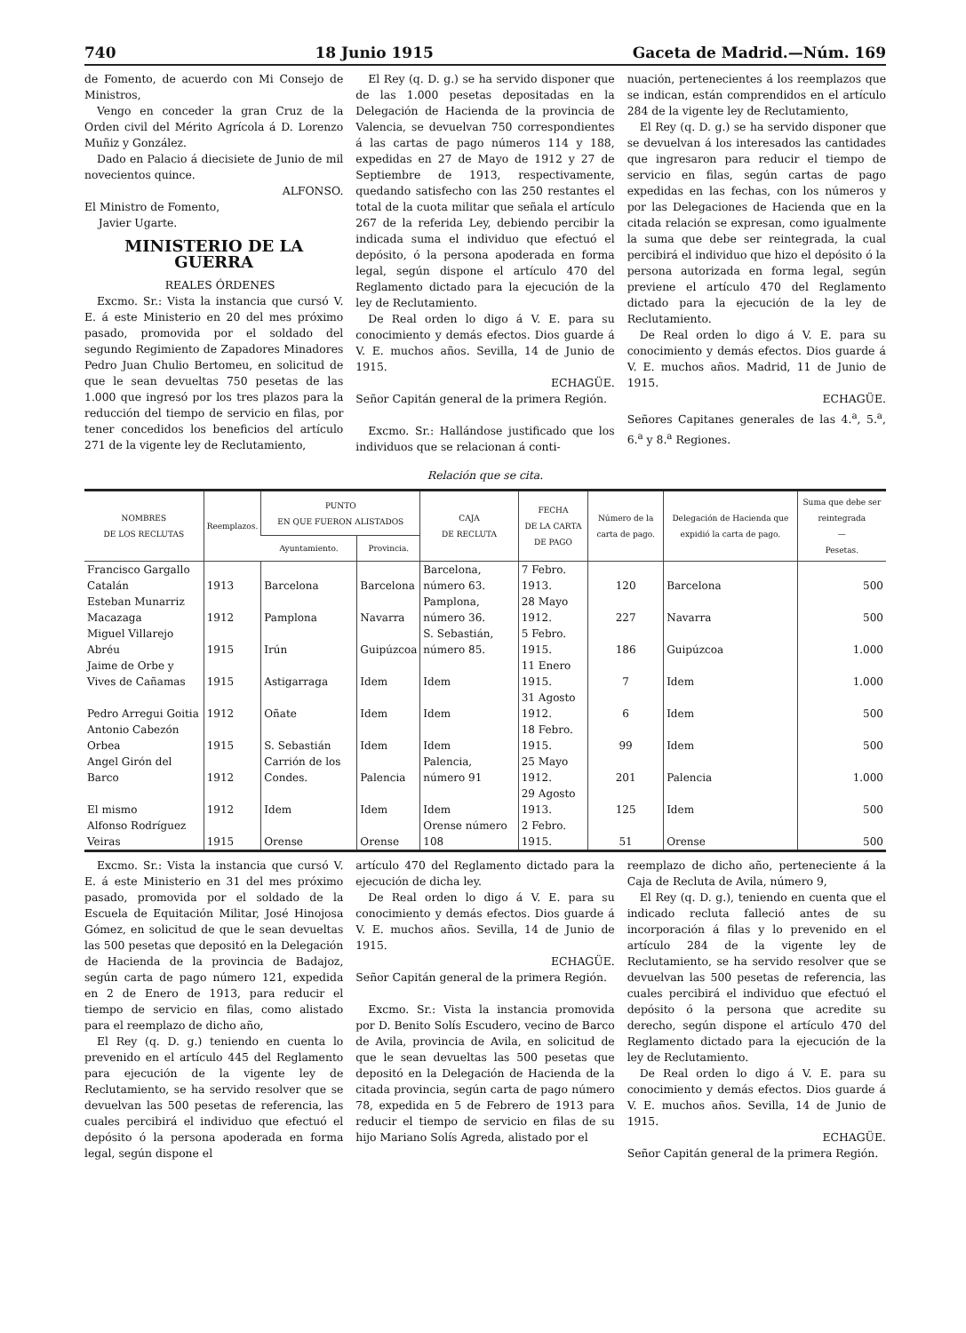740 18 Junio 1915 Gaceta de Madrid.—Núm. 169
de Fomento, de acuerdo con Mi Consejo de Ministros,
Vengo en conceder la gran Cruz de la Orden civil del Mérito Agrícola á D. Lorenzo Muñiz y González.
Dado en Palacio á diecisiete de Junio de mil novecientos quince.
ALFONSO.
El Ministro de Fomento,
Javier Ugarte.
MINISTERIO DE LA GUERRA
REALES ÓRDENES
Excmo. Sr.: Vista la instancia que cursó V. E. á este Ministerio en 20 del mes próximo pasado, promovida por el soldado del segundo Regimiento de Zapadores Minadores Pedro Juan Chulio Bertomeu, en solicitud de que le sean devueltas 750 pesetas de las 1.000 que ingresó por los tres plazos para la reducción del tiempo de servicio en filas, por tener concedidos los beneficios del artículo 271 de la vigente ley de Reclutamiento,
El Rey (q. D. g.) se ha servido disponer que de las 1.000 pesetas depositadas en la Delegación de Hacienda de la provincia de Valencia, se devuelvan 750 correspondientes á las cartas de pago números 114 y 188, expedidas en 27 de Mayo de 1912 y 27 de Septiembre de 1913, respectivamente, quedando satisfecho con las 250 restantes el total de la cuota militar que señala el artículo 267 de la referida Ley, debiendo percibir la indicada suma el individuo que efectuó el depósito, ó la persona apoderada en forma legal, según dispone el artículo 470 del Reglamento dictado para la ejecución de la ley de Reclutamiento.
De Real orden lo digo á V. E. para su conocimiento y demás efectos. Dios guarde á V. E. muchos años. Sevilla, 14 de Junio de 1915.
ECHAGÜE.
Señor Capitán general de la primera Región.
Excmo. Sr.: Hallándose justificado que los individuos que se relacionan á conti-
nuación, pertenecientes á los reemplazos que se indican, están comprendidos en el artículo 284 de la vigente ley de Reclutamiento,
El Rey (q. D. g.) se ha servido disponer que se devuelvan á los interesados las cantidades que ingresaron para reducir el tiempo de servicio en filas, según cartas de pago expedidas en las fechas, con los números y por las Delegaciones de Hacienda que en la citada relación se expresan, como igualmente la suma que debe ser reintegrada, la cual percibirá el individuo que hizo el depósito ó la persona autorizada en forma legal, según previene el artículo 470 del Reglamento dictado para la ejecución de la ley de Reclutamiento.
De Real orden lo digo á V. E. para su conocimiento y demás efectos. Dios guarde á V. E. muchos años. Madrid, 11 de Junio de 1915.
ECHAGÜE.
Señores Capitanes generales de las 4.<sup>a</sup>, 5.<sup>a</sup>, 6.<sup>a</sup> y 8.<sup>a</sup> Regiones.
Relación que se cita.
| NOMBRES DE LOS RECLUTAS | Reemplazos. | PUNTO EN QUE FUERON ALISTADOS | | CAJA DE RECLUTA | FECHA DE LA CARTA DE PAGO | Número de la carta de pago. | Delegación de Hacienda que expidió la carta de pago. | Suma que debe ser reintegrada — Pesetas. |
| --- | --- | --- | --- | --- | --- | --- | --- | --- |
| | | Ayuntamiento. | Provincia. | | | | | |
| Francisco Gargallo Catalán | 1913 | Barcelona | Barcelona | Barcelona, número 63. | 7 Febro. 1913. | 120 | Barcelona | 500 |
| Esteban Munarriz Macazaga | 1912 | Pamplona | Navarra | Pamplona, número 36. | 28 Mayo 1912. | 227 | Navarra | 500 |
| Miguel Villarejo Abréu | 1915 | Irún | Guipúzcoa | S. Sebastián, número 85. | 5 Febro. 1915. | 186 | Guipúzcoa | 1.000 |
| Jaime de Orbe y Vives de Cañamas | 1915 | Astigarraga | Idem | Idem | 11 Enero 1915. | 7 | Idem | 1.000 |
| Pedro Arregui Goitia | 1912 | Oñate | Idem | Idem | 31 Agosto 1912. | 6 | Idem | 500 |
| Antonio Cabezón Orbea | 1915 | S. Sebastián | Idem | Idem | 18 Febro. 1915. | 99 | Idem | 500 |
| Angel Girón del Barco | 1912 | Carrión de los Condes. | Palencia | Palencia, número 91 | 25 Mayo 1912. | 201 | Palencia | 1.000 |
| El mismo | 1912 | Idem | Idem | Idem | 29 Agosto 1913. | 125 | Idem | 500 |
| Alfonso Rodríguez Veiras | 1915 | Orense | Orense | Orense número 108 | 2 Febro. 1915. | 51 | Orense | 500 |
Excmo. Sr.: Vista la instancia que cursó V. E. á este Ministerio en 31 del mes próximo pasado, promovida por el soldado de la Escuela de Equitación Militar, José Hinojosa Gómez, en solicitud de que le sean devueltas las 500 pesetas que depositó en la Delegación de Hacienda de la provincia de Badajoz, según carta de pago número 121, expedida en 2 de Enero de 1913, para reducir el tiempo de servicio en filas, como alistado para el reemplazo de dicho año,
El Rey (q. D. g.) teniendo en cuenta lo prevenido en el artículo 445 del Reglamento para ejecución de la vigente ley de Reclutamiento, se ha servido resolver que se devuelvan las 500 pesetas de referencia, las cuales percibirá el individuo que efectuó el depósito ó la persona apoderada en forma legal, según dispone el
artículo 470 del Reglamento dictado para la ejecución de dicha ley.
De Real orden lo digo á V. E. para su conocimiento y demás efectos. Dios guarde á V. E. muchos años. Sevilla, 14 de Junio de 1915.
ECHAGÜE.
Señor Capitán general de la primera Región.
Excmo. Sr.: Vista la instancia promovida por D. Benito Solís Escudero, vecino de Barco de Avila, provincia de Avila, en solicitud de que le sean devueltas las 500 pesetas que depositó en la Delegación de Hacienda de la citada provincia, según carta de pago número 78, expedida en 5 de Febrero de 1913 para reducir el tiempo de servicio en filas de su hijo Mariano Solís Agreda, alistado por el
reemplazo de dicho año, perteneciente á la Caja de Recluta de Avila, número 9,
El Rey (q. D. g.), teniendo en cuenta que el indicado recluta falleció antes de su incorporación á filas y lo prevenido en el artículo 284 de la vigente ley de Reclutamiento, se ha servido resolver que se devuelvan las 500 pesetas de referencia, las cuales percibirá el individuo que efectuó el depósito ó la persona que acredite su derecho, según dispone el artículo 470 del Reglamento dictado para la ejecución de la ley de Reclutamiento.
De Real orden lo digo á V. E. para su conocimiento y demás efectos. Dios guarde á V. E. muchos años. Sevilla, 14 de Junio de 1915.
ECHAGÜE.
Señor Capitán general de la primera Región.